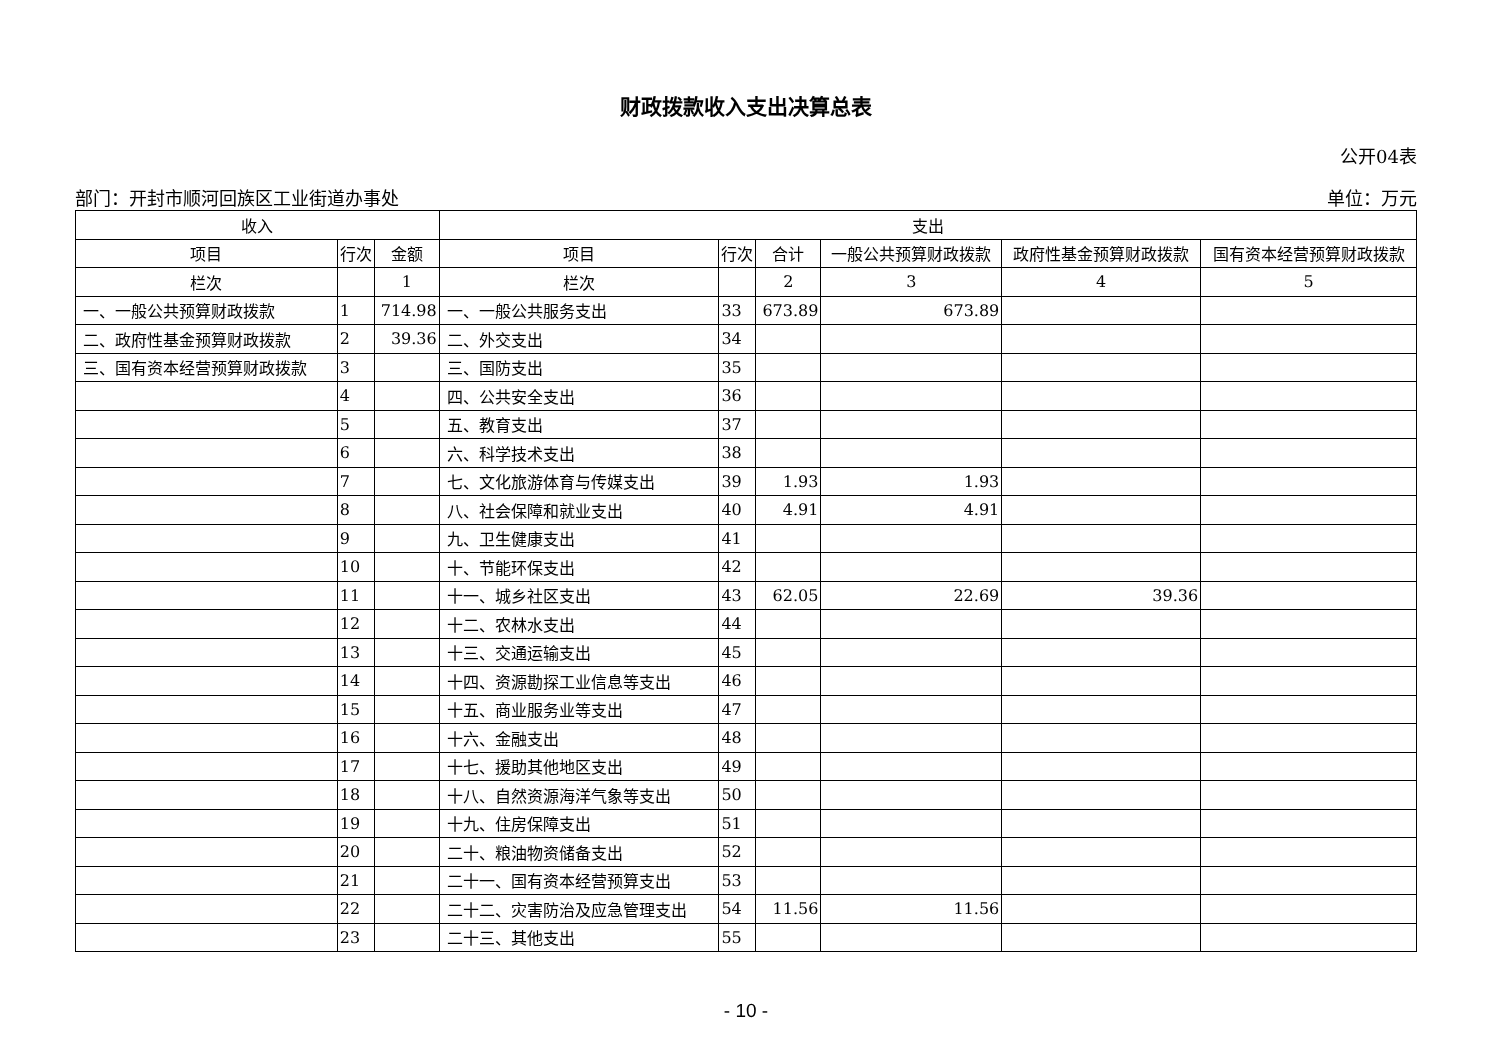财政拨款收入支出决算总表
公开04表
部门：开封市顺河回族区工业街道办事处 单位：万元
| 收入 | | | 支出 | | | | | |
| --- | --- | --- | --- | --- | --- | --- | --- | --- |
| 项目 | 行次 | 金额 | 项目 | 行次 | 合计 | 一般公共预算财政拨款 | 政府性基金预算财政拨款 | 国有资本经营预算财政拨款 |
| 栏次 | | 1 | 栏次 | | 2 | 3 | 4 | 5 |
| 一、一般公共预算财政拨款 | 1 | 714.98 | 一、一般公共服务支出 | 33 | 673.89 | 673.89 | | |
| 二、政府性基金预算财政拨款 | 2 | 39.36 | 二、外交支出 | 34 | | | | |
| 三、国有资本经营预算财政拨款 | 3 | | 三、国防支出 | 35 | | | | |
| | 4 | | 四、公共安全支出 | 36 | | | | |
| | 5 | | 五、教育支出 | 37 | | | | |
| | 6 | | 六、科学技术支出 | 38 | | | | |
| | 7 | | 七、文化旅游体育与传媒支出 | 39 | 1.93 | 1.93 | | |
| | 8 | | 八、社会保障和就业支出 | 40 | 4.91 | 4.91 | | |
| | 9 | | 九、卫生健康支出 | 41 | | | | |
| | 10 | | 十、节能环保支出 | 42 | | | | |
| | 11 | | 十一、城乡社区支出 | 43 | 62.05 | 22.69 | 39.36 | |
| | 12 | | 十二、农林水支出 | 44 | | | | |
| | 13 | | 十三、交通运输支出 | 45 | | | | |
| | 14 | | 十四、资源勘探工业信息等支出 | 46 | | | | |
| | 15 | | 十五、商业服务业等支出 | 47 | | | | |
| | 16 | | 十六、金融支出 | 48 | | | | |
| | 17 | | 十七、援助其他地区支出 | 49 | | | | |
| | 18 | | 十八、自然资源海洋气象等支出 | 50 | | | | |
| | 19 | | 十九、住房保障支出 | 51 | | | | |
| | 20 | | 二十、粮油物资储备支出 | 52 | | | | |
| | 21 | | 二十一、国有资本经营预算支出 | 53 | | | | |
| | 22 | | 二十二、灾害防治及应急管理支出 | 54 | 11.56 | 11.56 | | |
| | 23 | | 二十三、其他支出 | 55 | | | | |
- 10 -